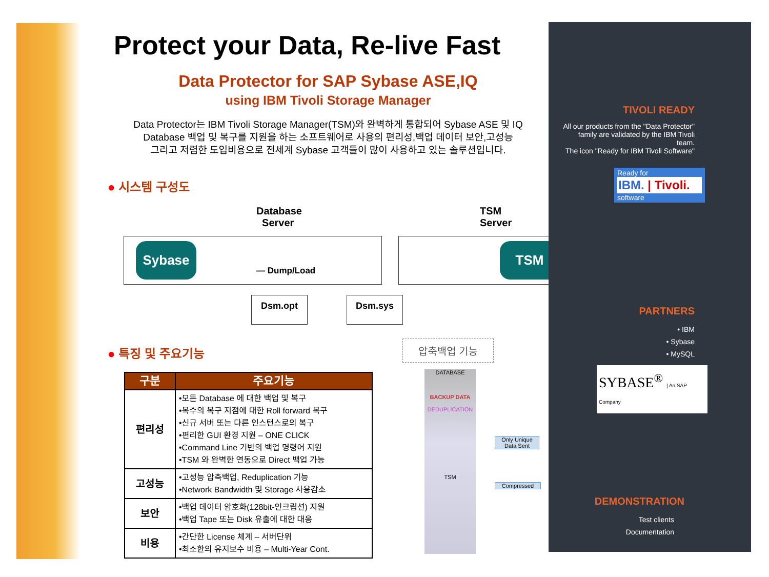Protect your Data, Re-live Fast
Data Protector for SAP Sybase ASE,IQ
using IBM Tivoli Storage Manager
Data Protector는 IBM Tivoli Storage Manager(TSM)와 완벽하게 통합되어 Sybase ASE 및 IQ
Database 백업 및 복구를 지원을 하는 소프트웨어로 사용의 편리성,백업 데이터 보안,고성능
그리고 저렴한 도입비용으로 전세계 Sybase 고객들이 많이 사용하고 있는 솔루션입니다.
● 시스템 구성도
Database
Server
TSM
Server
Sybase TSM
— Dump/Load
Dsm.opt Dsm.sys
● 특징 및 주요기능
| 구분 | 주요기능 |
| --- | --- |
| 편리성 | •모든 Database 에 대한 백업 및 복구 •복수의 복구 지점에 대한 Roll forward 복구 •신규 서버 또는 다른 인스턴스로의 복구 •편리한 GUI 환경 지원 – ONE CLICK •Command Line 기반의 백업 명령어 지원 •TSM 와 완벽한 연동으로 Direct 백업 가능 |
| 고성능 | •고성능 압축백업, Reduplication 기능 •Network Bandwidth 및 Storage 사용감소 |
| 보안 | •백업 데이터 암호화(128bit-인크립션) 지원 •백업 Tape 또는 Disk 유출에 대한 대응 |
| 비용 | •간단한 License 체계 – 서버단위 •최소한의 유지보수 비용 – Multi-Year Cont. |
압축백업 기능
DATABASE
BACKUP DATA
DEDUPLICATION
TSM
Only Unique Data Sent
Compressed
TIVOLI READY
All our products from the "Data Protector" family are validated by the IBM Tivoli team.
The icon "Ready for IBM Tivoli Software"
Ready for
IBM. | Tivoli.
software
PARTNERS
• IBM
• Sybase
• MySQL
SYBASE<sup>®</sup> | An SAP Company
DEMONSTRATION
Test clients
Documentation